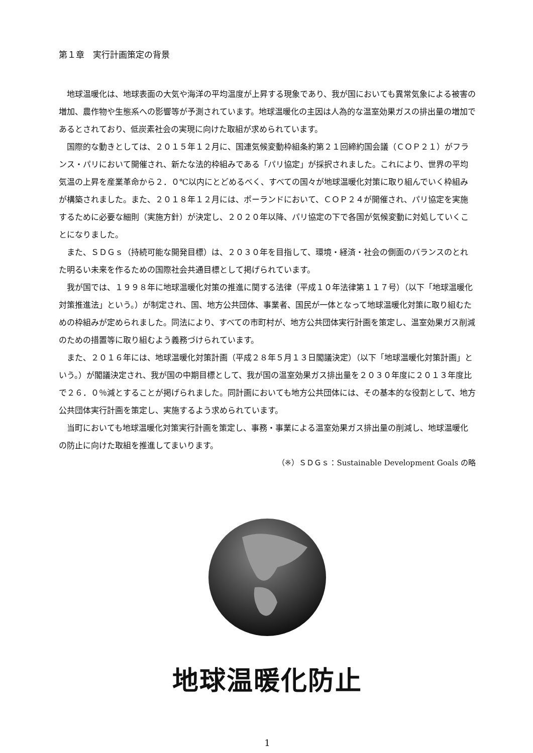第１章　実行計画策定の背景
地球温暖化は、地球表面の大気や海洋の平均温度が上昇する現象であり、我が国においても異常気象による被害の増加、農作物や生態系への影響等が予測されています。地球温暖化の主因は人為的な温室効果ガスの排出量の増加であるとされており、低炭素社会の実現に向けた取組が求められています。
国際的な動きとしては、２０１５年１２月に、国連気候変動枠組条約第２１回締約国会議（ＣＯＰ２１）がフランス・パリにおいて開催され、新たな法的枠組みである「パリ協定」が採択されました。これにより、世界の平均気温の上昇を産業革命から２．０℃以内にとどめるべく、すべての国々が地球温暖化対策に取り組んでいく枠組みが構築されました。また、２０１８年１２月には、ポーランドにおいて、ＣＯＰ２４が開催され、パリ協定を実施するために必要な細則（実施方針）が決定し、２０２０年以降、パリ協定の下で各国が気候変動に対処していくことになりました。
また、ＳＤＧｓ（持続可能な開発目標）は、２０３０年を目指して、環境・経済・社会の側面のバランスのとれた明るい未来を作るための国際社会共通目標として掲げられています。
我が国では、１９９８年に地球温暖化対策の推進に関する法律（平成１０年法律第１１７号）（以下「地球温暖化対策推進法」という。）が制定され、国、地方公共団体、事業者、国民が一体となって地球温暖化対策に取り組むための枠組みが定められました。同法により、すべての市町村が、地方公共団体実行計画を策定し、温室効果ガス削減のための措置等に取り組むよう義務づけられています。
また、２０１６年には、地球温暖化対策計画（平成２８年５月１３日閣議決定）（以下「地球温暖化対策計画」という。）が閣議決定され、我が国の中期目標として、我が国の温室効果ガス排出量を２０３０年度に２０１３年度比で２６．０％減とすることが掲げられました。同計画においても地方公共団体には、その基本的な役割として、地方公共団体実行計画を策定し、実施するよう求められています。
当町においても地球温暖化対策実行計画を策定し、事務・事業による温室効果ガス排出量の削減し、地球温暖化の防止に向けた取組を推進してまいります。
（※）ＳＤＧｓ：Sustainable Development Goals の略
地球温暖化防止
1